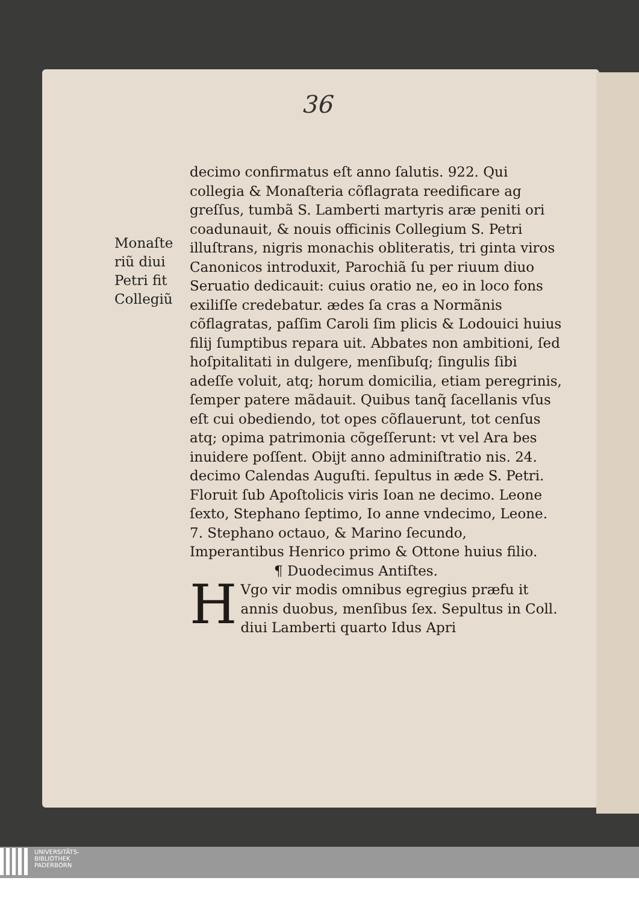36
Monaſte
riũ diui
Petri fit
Collegiũ
decimo confirmatus eſt anno ſalutis. 922. Qui collegia & Monaſteria cõflagrata reedificare ag greſſus, tumbã S. Lamberti martyris aræ peniti ori coadunauit, & nouis officinis Collegium S. Petri illuſtrans, nigris monachis obliteratis, tri ginta viros Canonicos introduxit, Parochiã ſu per riuum diuo Seruatio dedicauit: cuius oratio ne, eo in loco fons exiliſſe credebatur. ædes ſa cras a Normãnis cõflagratas, paſſim Caroli ſim plicis & Lodouici huius filij ſumptibus repara uit. Abbates non ambitioni, ſed hoſpitalitati in dulgere, menſibuſq; ſingulis ſibi adeſſe voluit, atq; horum domicilia, etiam peregrinis, ſemper patere mãdauit. Quibus tanq̃ ſacellanis vſus eſt cui obediendo, tot opes cõflauerunt, tot cenſus atq; opima patrimonia cõgeſſerunt: vt vel Ara bes inuidere poſſent. Obijt anno adminiſtratio nis. 24. decimo Calendas Auguſti. ſepultus in æde S. Petri. Floruit ſub Apoſtolicis viris Ioan ne decimo. Leone ſexto, Stephano ſeptimo, Io anne vndecimo, Leone. 7. Stephano octauo, & Marino ſecundo, Imperantibus Henrico primo & Ottone huius filio.
¶ Duodecimus Antiſtes.
HVgo vir modis omnibus egregius præfu it annis duobus, menſibus ſex. Sepultus in Coll. diui Lamberti quarto Idus Apri
UNIVERSITÄTS-
BIBLIOTHEK
PADERBORN